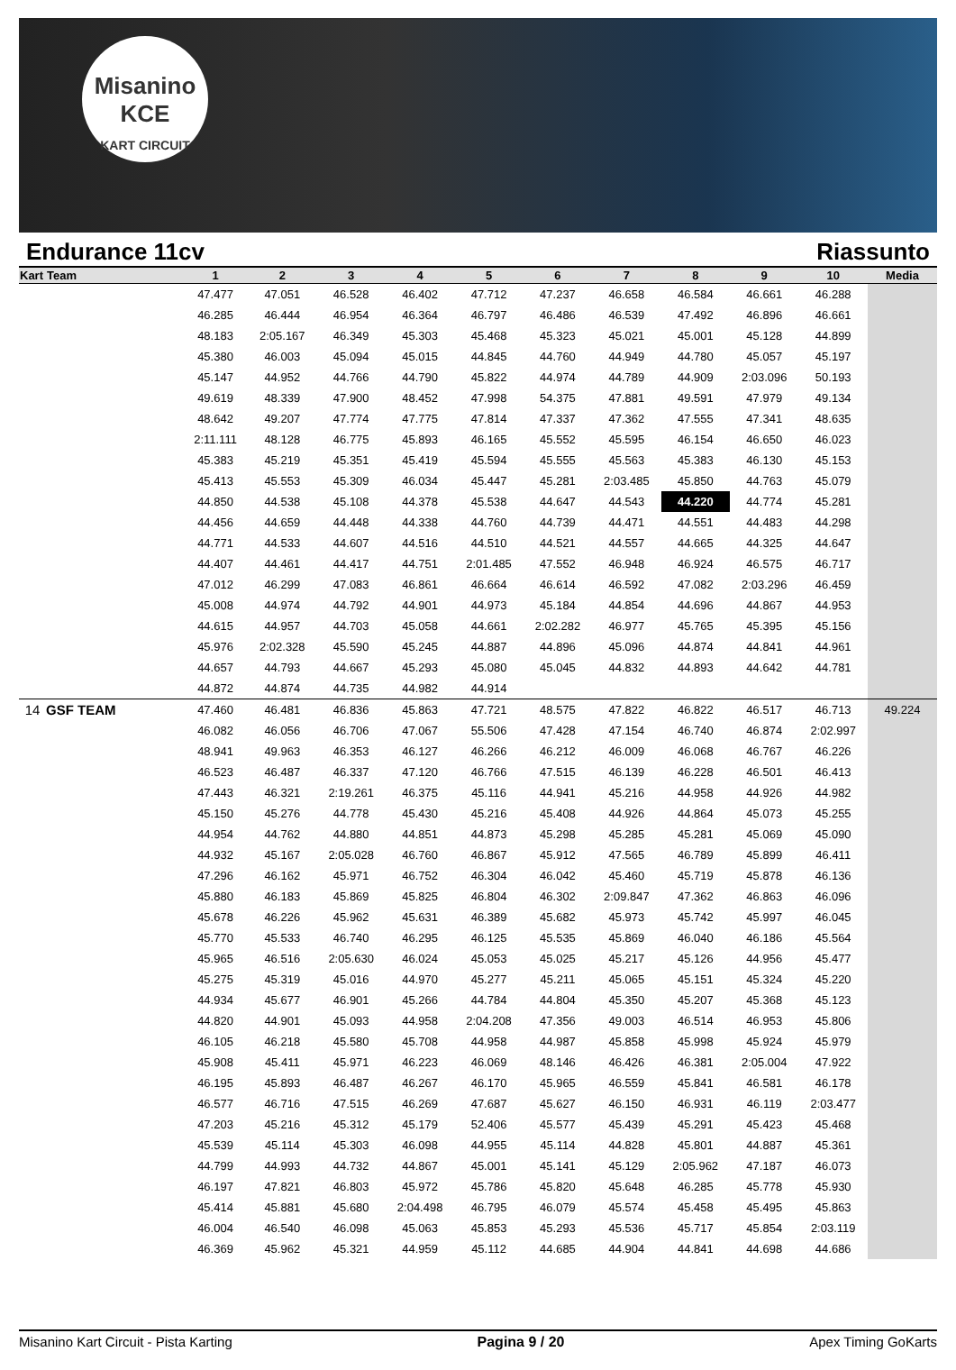Misanino
KCE
KART CIRCUIT
Endurance 11cv Riassunto
| Kart | Team | 1 | 2 | 3 | 4 | 5 | 6 | 7 | 8 | 9 | 10 | Media |
| --- | --- | --- | --- | --- | --- | --- | --- | --- | --- | --- | --- | --- |
| | | 47.477 | 47.051 | 46.528 | 46.402 | 47.712 | 47.237 | 46.658 | 46.584 | 46.661 | 46.288 | |
| | | 46.285 | 46.444 | 46.954 | 46.364 | 46.797 | 46.486 | 46.539 | 47.492 | 46.896 | 46.661 | |
| | | 48.183 | 2:05.167 | 46.349 | 45.303 | 45.468 | 45.323 | 45.021 | 45.001 | 45.128 | 44.899 | |
| | | 45.380 | 46.003 | 45.094 | 45.015 | 44.845 | 44.760 | 44.949 | 44.780 | 45.057 | 45.197 | |
| | | 45.147 | 44.952 | 44.766 | 44.790 | 45.822 | 44.974 | 44.789 | 44.909 | 2:03.096 | 50.193 | |
| | | 49.619 | 48.339 | 47.900 | 48.452 | 47.998 | 54.375 | 47.881 | 49.591 | 47.979 | 49.134 | |
| | | 48.642 | 49.207 | 47.774 | 47.775 | 47.814 | 47.337 | 47.362 | 47.555 | 47.341 | 48.635 | |
| | | 2:11.111 | 48.128 | 46.775 | 45.893 | 46.165 | 45.552 | 45.595 | 46.154 | 46.650 | 46.023 | |
| | | 45.383 | 45.219 | 45.351 | 45.419 | 45.594 | 45.555 | 45.563 | 45.383 | 46.130 | 45.153 | |
| | | 45.413 | 45.553 | 45.309 | 46.034 | 45.447 | 45.281 | 2:03.485 | 45.850 | 44.763 | 45.079 | |
| | | 44.850 | 44.538 | 45.108 | 44.378 | 45.538 | 44.647 | 44.543 | 44.220 | 44.774 | 45.281 | |
| | | 44.456 | 44.659 | 44.448 | 44.338 | 44.760 | 44.739 | 44.471 | 44.551 | 44.483 | 44.298 | |
| | | 44.771 | 44.533 | 44.607 | 44.516 | 44.510 | 44.521 | 44.557 | 44.665 | 44.325 | 44.647 | |
| | | 44.407 | 44.461 | 44.417 | 44.751 | 2:01.485 | 47.552 | 46.948 | 46.924 | 46.575 | 46.717 | |
| | | 47.012 | 46.299 | 47.083 | 46.861 | 46.664 | 46.614 | 46.592 | 47.082 | 2:03.296 | 46.459 | |
| | | 45.008 | 44.974 | 44.792 | 44.901 | 44.973 | 45.184 | 44.854 | 44.696 | 44.867 | 44.953 | |
| | | 44.615 | 44.957 | 44.703 | 45.058 | 44.661 | 2:02.282 | 46.977 | 45.765 | 45.395 | 45.156 | |
| | | 45.976 | 2:02.328 | 45.590 | 45.245 | 44.887 | 44.896 | 45.096 | 44.874 | 44.841 | 44.961 | |
| | | 44.657 | 44.793 | 44.667 | 45.293 | 45.080 | 45.045 | 44.832 | 44.893 | 44.642 | 44.781 | |
| | | 44.872 | 44.874 | 44.735 | 44.982 | 44.914 | | | | | | |
| 14 | GSF TEAM | 47.460 | 46.481 | 46.836 | 45.863 | 47.721 | 48.575 | 47.822 | 46.822 | 46.517 | 46.713 | 49.224 |
| | | 46.082 | 46.056 | 46.706 | 47.067 | 55.506 | 47.428 | 47.154 | 46.740 | 46.874 | 2:02.997 | |
| | | 48.941 | 49.963 | 46.353 | 46.127 | 46.266 | 46.212 | 46.009 | 46.068 | 46.767 | 46.226 | |
| | | 46.523 | 46.487 | 46.337 | 47.120 | 46.766 | 47.515 | 46.139 | 46.228 | 46.501 | 46.413 | |
| | | 47.443 | 46.321 | 2:19.261 | 46.375 | 45.116 | 44.941 | 45.216 | 44.958 | 44.926 | 44.982 | |
| | | 45.150 | 45.276 | 44.778 | 45.430 | 45.216 | 45.408 | 44.926 | 44.864 | 45.073 | 45.255 | |
| | | 44.954 | 44.762 | 44.880 | 44.851 | 44.873 | 45.298 | 45.285 | 45.281 | 45.069 | 45.090 | |
| | | 44.932 | 45.167 | 2:05.028 | 46.760 | 46.867 | 45.912 | 47.565 | 46.789 | 45.899 | 46.411 | |
| | | 47.296 | 46.162 | 45.971 | 46.752 | 46.304 | 46.042 | 45.460 | 45.719 | 45.878 | 46.136 | |
| | | 45.880 | 46.183 | 45.869 | 45.825 | 46.804 | 46.302 | 2:09.847 | 47.362 | 46.863 | 46.096 | |
| | | 45.678 | 46.226 | 45.962 | 45.631 | 46.389 | 45.682 | 45.973 | 45.742 | 45.997 | 46.045 | |
| | | 45.770 | 45.533 | 46.740 | 46.295 | 46.125 | 45.535 | 45.869 | 46.040 | 46.186 | 45.564 | |
| | | 45.965 | 46.516 | 2:05.630 | 46.024 | 45.053 | 45.025 | 45.217 | 45.126 | 44.956 | 45.477 | |
| | | 45.275 | 45.319 | 45.016 | 44.970 | 45.277 | 45.211 | 45.065 | 45.151 | 45.324 | 45.220 | |
| | | 44.934 | 45.677 | 46.901 | 45.266 | 44.784 | 44.804 | 45.350 | 45.207 | 45.368 | 45.123 | |
| | | 44.820 | 44.901 | 45.093 | 44.958 | 2:04.208 | 47.356 | 49.003 | 46.514 | 46.953 | 45.806 | |
| | | 46.105 | 46.218 | 45.580 | 45.708 | 44.958 | 44.987 | 45.858 | 45.998 | 45.924 | 45.979 | |
| | | 45.908 | 45.411 | 45.971 | 46.223 | 46.069 | 48.146 | 46.426 | 46.381 | 2:05.004 | 47.922 | |
| | | 46.195 | 45.893 | 46.487 | 46.267 | 46.170 | 45.965 | 46.559 | 45.841 | 46.581 | 46.178 | |
| | | 46.577 | 46.716 | 47.515 | 46.269 | 47.687 | 45.627 | 46.150 | 46.931 | 46.119 | 2:03.477 | |
| | | 47.203 | 45.216 | 45.312 | 45.179 | 52.406 | 45.577 | 45.439 | 45.291 | 45.423 | 45.468 | |
| | | 45.539 | 45.114 | 45.303 | 46.098 | 44.955 | 45.114 | 44.828 | 45.801 | 44.887 | 45.361 | |
| | | 44.799 | 44.993 | 44.732 | 44.867 | 45.001 | 45.141 | 45.129 | 2:05.962 | 47.187 | 46.073 | |
| | | 46.197 | 47.821 | 46.803 | 45.972 | 45.786 | 45.820 | 45.648 | 46.285 | 45.778 | 45.930 | |
| | | 45.414 | 45.881 | 45.680 | 2:04.498 | 46.795 | 46.079 | 45.574 | 45.458 | 45.495 | 45.863 | |
| | | 46.004 | 46.540 | 46.098 | 45.063 | 45.853 | 45.293 | 45.536 | 45.717 | 45.854 | 2:03.119 | |
| | | 46.369 | 45.962 | 45.321 | 44.959 | 45.112 | 44.685 | 44.904 | 44.841 | 44.698 | 44.686 | |
Misanino Kart Circuit - Pista Karting Pagina 9 / 20 Apex Timing GoKarts